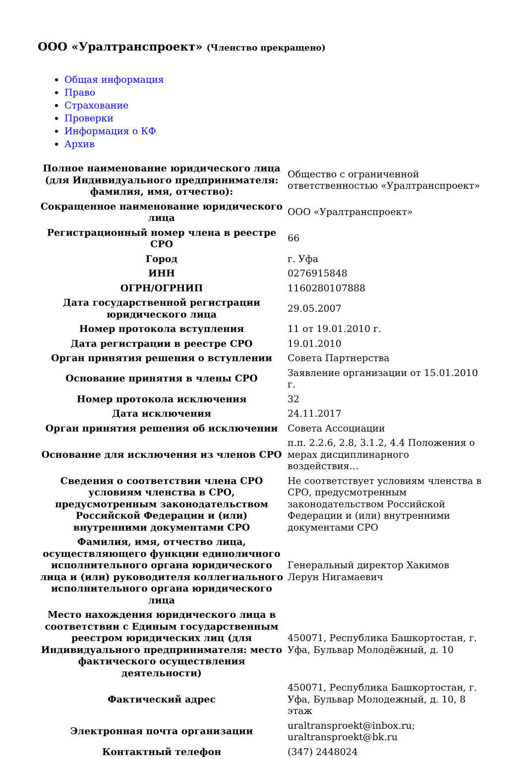ООО «Уралтранспроект» (Членство прекращено)
Общая информация
Право
Страхование
Проверки
Информация о КФ
Архив
| Полное наименование юридического лица (для Индивидуального предпринимателя: фамилия, имя, отчество): | Общество с ограниченной ответственностью «Уралтранспроект» |
| Сокращенное наименование юридического лица | ООО «Уралтранспроект» |
| Регистрационный номер члена в реестре СРО | 66 |
| Город | г. Уфа |
| ИНН | 0276915848 |
| ОГРН/ОГРНИП | 1160280107888 |
| Дата государственной регистрации юридического лица | 29.05.2007 |
| Номер протокола вступления | 11 от 19.01.2010 г. |
| Дата регистрации в реестре СРО | 19.01.2010 |
| Орган принятия решения о вступлении | Совета Партнерства |
| Основание принятия в члены СРО | Заявление организации от 15.01.2010 г. |
| Номер протокола исключения | 32 |
| Дата исключения | 24.11.2017 |
| Орган принятия решения об исключении | Совета Ассоциации |
| Основание для исключения из членов СРО | п.п. 2.2.6, 2.8, 3.1.2, 4.4 Положения о мерах дисциплинарного воздействия… |
| Сведения о соответствии члена СРО условиям членства в СРО, предусмотренным законодательством Российской Федерации и (или) внутренними документами СРО | Не соответствует условиям членства в СРО, предусмотренным законодательством Российской Федерации и (или) внутренними документами СРО |
| Фамилия, имя, отчество лица, осуществляющего функции единоличного исполнительного органа юридического лица и (или) руководителя коллегиального исполнительного органа юридического лица | Генеральный директор Хакимов Лерун Нигамаевич |
| Место нахождения юридического лица в соответствии с Единым государственным реестром юридических лиц (для Индивидуального предпринимателя: место фактического осуществления деятельности) | 450071, Республика Башкортостан, г. Уфа, Бульвар Молодёжный, д. 10 |
| Фактический адрес | 450071, Республика Башкортостан, г. Уфа, Бульвар Молодежный, д. 10, 8 этаж |
| Электронная почта организации | uraltransproekt@inbox.ru; uraltransproekt@bk.ru |
| Контактный телефон | (347) 2448024 |